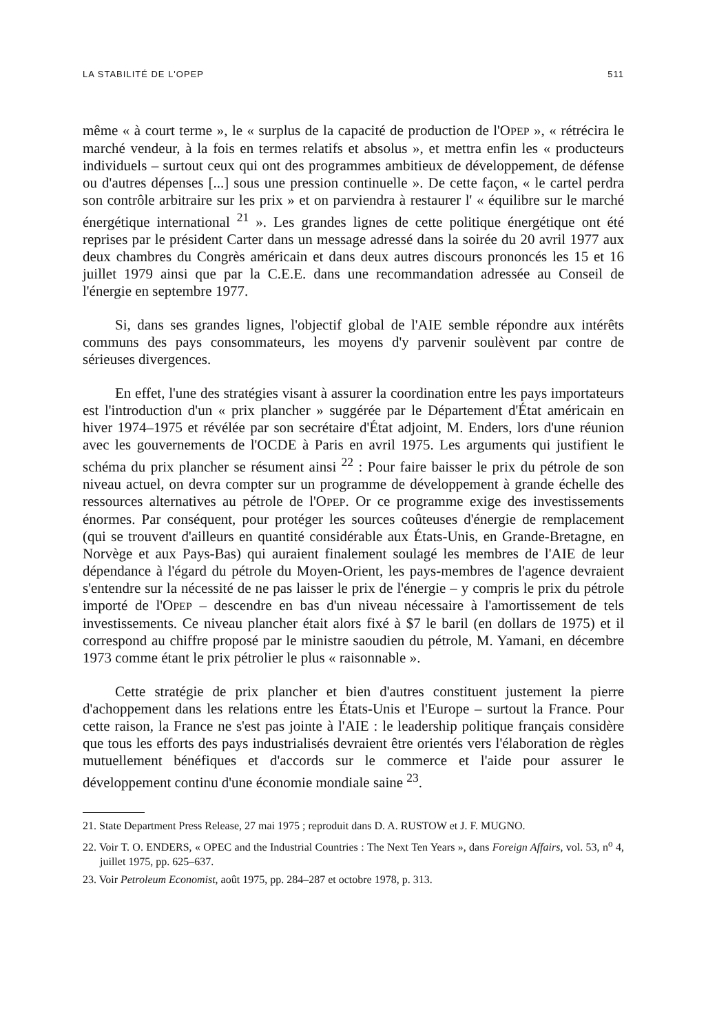LA STABILITÉ DE L'OPEP 511
même « à court terme », le « surplus de la capacité de production de l'OPEP », « rétrécira le marché vendeur, à la fois en termes relatifs et absolus », et mettra enfin les « producteurs individuels – surtout ceux qui ont des programmes ambitieux de développement, de défense ou d'autres dépenses [...] sous une pression continuelle ». De cette façon, « le cartel perdra son contrôle arbitraire sur les prix » et on parviendra à restaurer l' « équilibre sur le marché énergétique international <sup>21</sup> ». Les grandes lignes de cette politique énergétique ont été reprises par le président Carter dans un message adressé dans la soirée du 20 avril 1977 aux deux chambres du Congrès américain et dans deux autres discours prononcés les 15 et 16 juillet 1979 ainsi que par la C.E.E. dans une recommandation adressée au Conseil de l'énergie en septembre 1977.
Si, dans ses grandes lignes, l'objectif global de l'AIE semble répondre aux intérêts communs des pays consommateurs, les moyens d'y parvenir soulèvent par contre de sérieuses divergences.
En effet, l'une des stratégies visant à assurer la coordination entre les pays importateurs est l'introduction d'un « prix plancher » suggérée par le Département d'État américain en hiver 1974–1975 et révélée par son secrétaire d'État adjoint, M. Enders, lors d'une réunion avec les gouvernements de l'OCDE à Paris en avril 1975. Les arguments qui justifient le schéma du prix plancher se résument ainsi <sup>22</sup> : Pour faire baisser le prix du pétrole de son niveau actuel, on devra compter sur un programme de développement à grande échelle des ressources alternatives au pétrole de l'OPEP. Or ce programme exige des investissements énormes. Par conséquent, pour protéger les sources coûteuses d'énergie de remplacement (qui se trouvent d'ailleurs en quantité considérable aux États-Unis, en Grande-Bretagne, en Norvège et aux Pays-Bas) qui auraient finalement soulagé les membres de l'AIE de leur dépendance à l'égard du pétrole du Moyen-Orient, les pays-membres de l'agence devraient s'entendre sur la nécessité de ne pas laisser le prix de l'énergie – y compris le prix du pétrole importé de l'OPEP – descendre en bas d'un niveau nécessaire à l'amortissement de tels investissements. Ce niveau plancher était alors fixé à $7 le baril (en dollars de 1975) et il correspond au chiffre proposé par le ministre saoudien du pétrole, M. Yamani, en décembre 1973 comme étant le prix pétrolier le plus « raisonnable ».
Cette stratégie de prix plancher et bien d'autres constituent justement la pierre d'achoppement dans les relations entre les États-Unis et l'Europe – surtout la France. Pour cette raison, la France ne s'est pas jointe à l'AIE : le leadership politique français considère que tous les efforts des pays industrialisés devraient être orientés vers l'élaboration de règles mutuellement bénéfiques et d'accords sur le commerce et l'aide pour assurer le développement continu d'une économie mondiale saine <sup>23</sup>.
21. State Department Press Release, 27 mai 1975 ; reproduit dans D. A. RUSTOW et J. F. MUGNO.
22. Voir T. O. ENDERS, « OPEC and the Industrial Countries : The Next Ten Years », dans Foreign Affairs, vol. 53, n<sup>o</sup> 4, juillet 1975, pp. 625–637.
23. Voir Petroleum Economist, août 1975, pp. 284–287 et octobre 1978, p. 313.